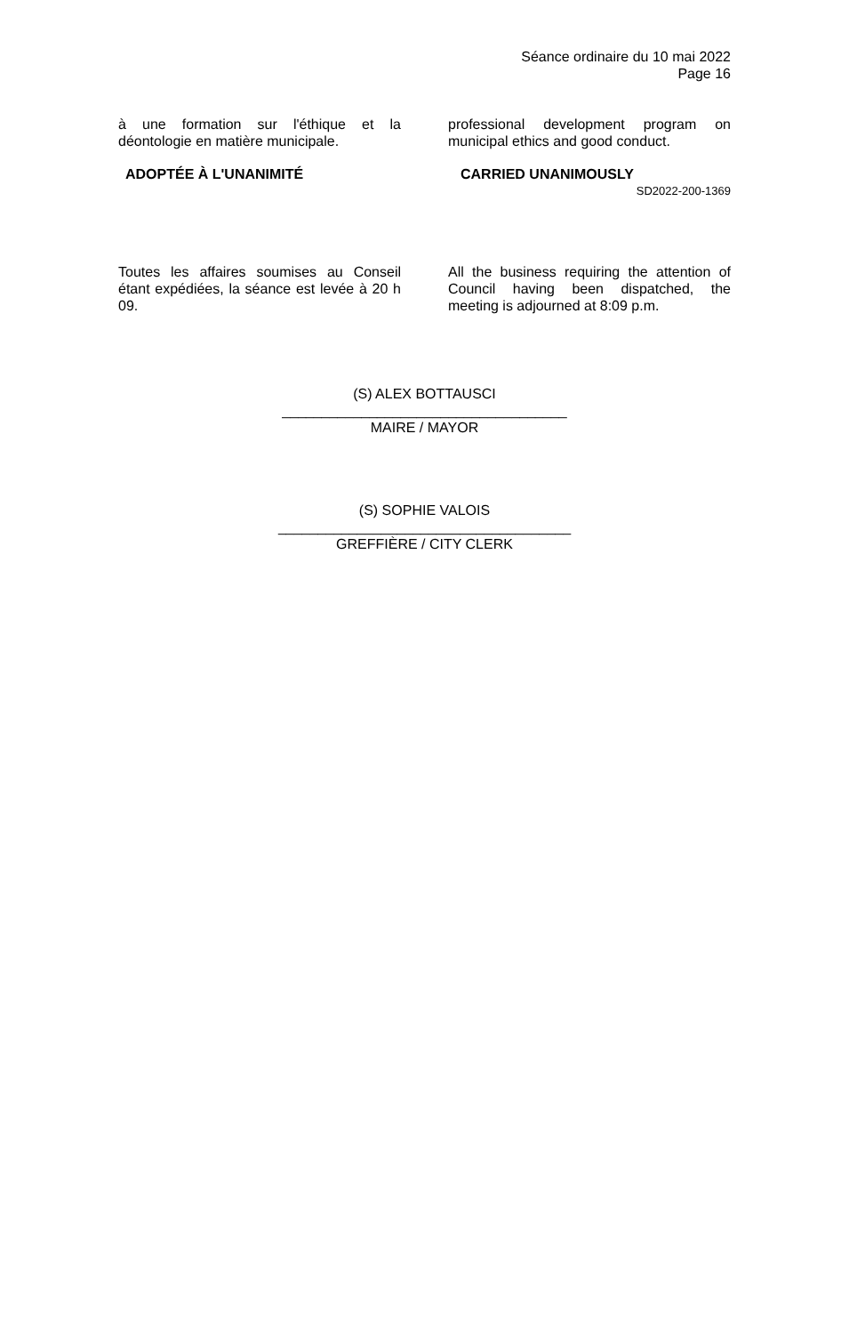Séance ordinaire du 10 mai 2022
Page 16
à une formation sur l'éthique et la déontologie en matière municipale.
professional development program on municipal ethics and good conduct.
ADOPTÉE À L'UNANIMITÉ CARRIED UNANIMOUSLY
SD2022-200-1369
Toutes les affaires soumises au Conseil étant expédiées, la séance est levée à 20 h 09.
All the business requiring the attention of Council having been dispatched, the meeting is adjourned at 8:09 p.m.
(S) ALEX BOTTAUSCI
____________________________________
MAIRE / MAYOR
(S) SOPHIE VALOIS
_____________________________________
GREFFIÈRE / CITY CLERK